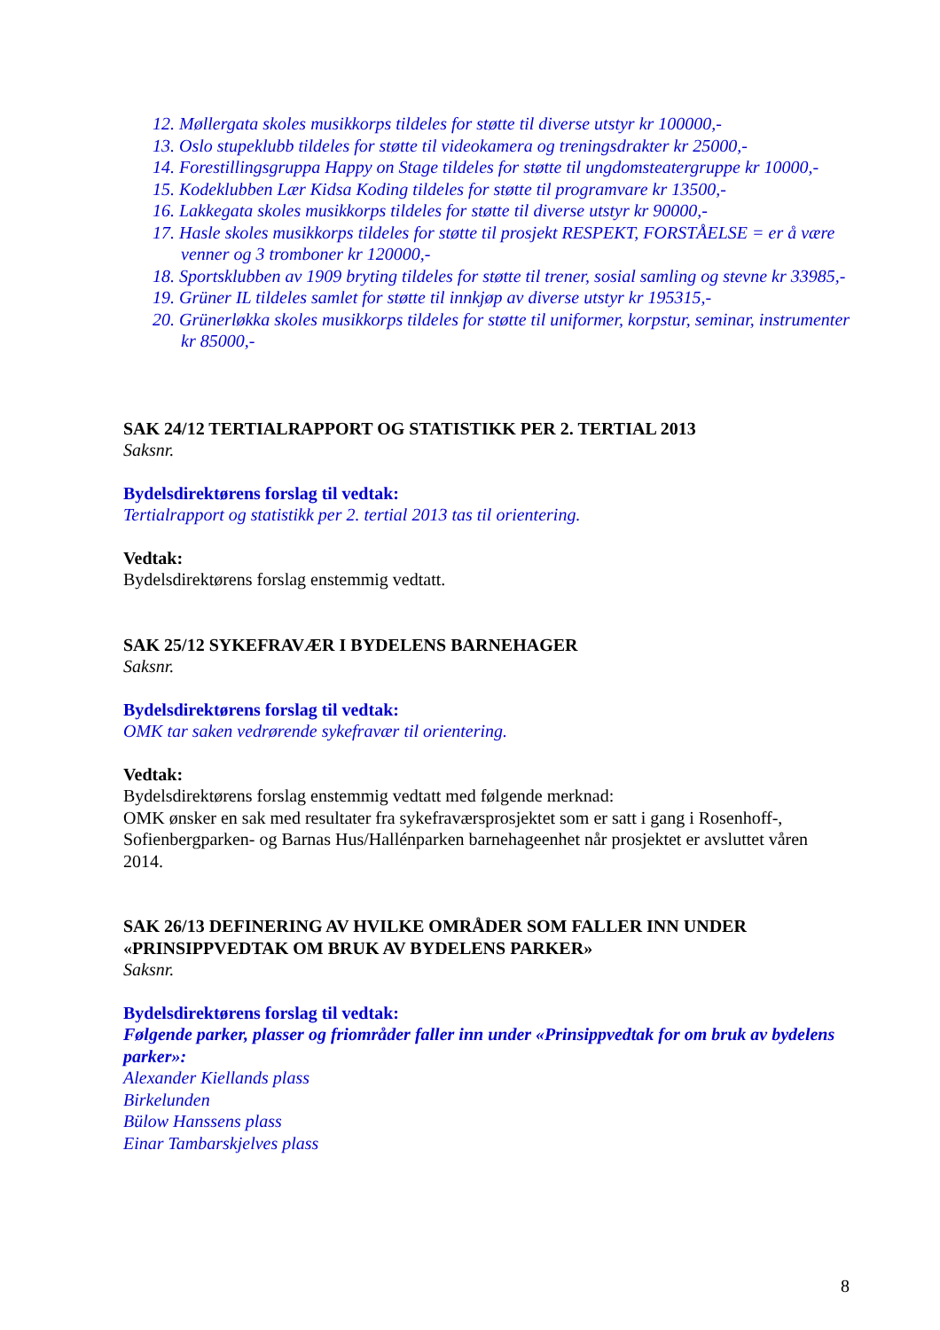12. Møllergata skoles musikkorps tildeles for støtte til diverse utstyr kr 100000,-
13. Oslo stupeklubb tildeles for støtte til videokamera og treningsdrakter kr 25000,-
14. Forestillingsgruppa Happy on Stage tildeles for støtte til ungdomsteatergruppe kr 10000,-
15. Kodeklubben Lær Kidsa Koding tildeles for støtte til programvare kr 13500,-
16. Lakkegata skoles musikkorps tildeles for støtte til diverse utstyr kr 90000,-
17. Hasle skoles musikkorps tildeles for støtte til prosjekt RESPEKT, FORSTÅELSE = er å være venner og 3 tromboner kr 120000,-
18. Sportsklubben av 1909 bryting tildeles for støtte til trener, sosial samling og stevne kr 33985,-
19. Grüner IL tildeles samlet for støtte til innkjøp av diverse utstyr kr 195315,-
20. Grünerløkka skoles musikkorps tildeles for støtte til uniformer, korpstur, seminar, instrumenter kr 85000,-
SAK 24/12 TERTIALRAPPORT OG STATISTIKK PER 2. TERTIAL 2013
Saksnr.
Bydelsdirektørens forslag til vedtak:
Tertialrapport og statistikk per 2. tertial 2013 tas til orientering.
Vedtak:
Bydelsdirektørens forslag enstemmig vedtatt.
SAK 25/12 SYKEFRAVÆR I BYDELENS BARNEHAGER
Saksnr.
Bydelsdirektørens forslag til vedtak:
OMK tar saken vedrørende sykefravær til orientering.
Vedtak:
Bydelsdirektørens forslag enstemmig vedtatt med følgende merknad:
OMK ønsker en sak med resultater fra sykefraværsprosjektet som er satt i gang i Rosenhoff-, Sofienbergparken- og Barnas Hus/Hallénparken barnehageenhet når prosjektet er avsluttet våren 2014.
SAK 26/13 DEFINERING AV HVILKE OMRÅDER SOM FALLER INN UNDER «PRINSIPPVEDTAK OM BRUK AV BYDELENS PARKER»
Saksnr.
Bydelsdirektørens forslag til vedtak:
Følgende parker, plasser og friområder faller inn under «Prinsippvedtak for om bruk av bydelens parker»:
Alexander Kiellands plass
Birkelunden
Bülow Hanssens plass
Einar Tambarskjelves plass
8